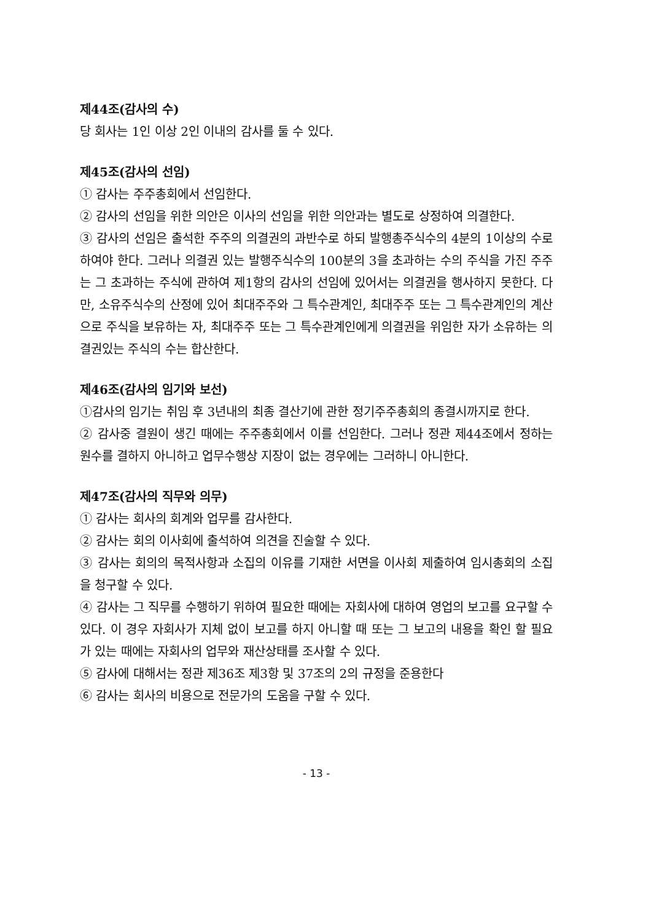제44조(감사의 수)
당 회사는 1인 이상 2인 이내의 감사를 둘 수 있다.
제45조(감사의 선임)
① 감사는 주주총회에서 선임한다.
② 감사의 선임을 위한 의안은 이사의 선임을 위한 의안과는 별도로 상정하여 의결한다.
③ 감사의 선임은 출석한 주주의 의결권의 과반수로 하되 발행총주식수의 4분의 1이상의 수로 하여야 한다. 그러나 의결권 있는 발행주식수의 100분의 3을 초과하는 수의 주식을 가진 주주는 그 초과하는 주식에 관하여 제1항의 감사의 선임에 있어서는 의결권을 행사하지 못한다. 다만, 소유주식수의 산정에 있어 최대주주와 그 특수관계인, 최대주주 또는 그 특수관계인의 계산으로 주식을 보유하는 자, 최대주주 또는 그 특수관계인에게 의결권을 위임한 자가 소유하는 의결권있는 주식의 수는 합산한다.
제46조(감사의 임기와 보선)
①감사의 임기는 취임 후 3년내의 최종 결산기에 관한 정기주주총회의 종결시까지로 한다.
② 감사중 결원이 생긴 때에는 주주총회에서 이를 선임한다. 그러나 정관 제44조에서 정하는 원수를 결하지 아니하고 업무수행상 지장이 없는 경우에는 그러하니 아니한다.
제47조(감사의 직무와 의무)
① 감사는 회사의 회계와 업무를 감사한다.
② 감사는 회의 이사회에 출석하여 의견을 진술할 수 있다.
③ 감사는 회의의 목적사항과 소집의 이유를 기재한 서면을 이사회 제출하여 임시총회의 소집을 청구할 수 있다.
④ 감사는 그 직무를 수행하기 위하여 필요한 때에는 자회사에 대하여 영업의 보고를 요구할 수 있다. 이 경우 자회사가 지체 없이 보고를 하지 아니할 때 또는 그 보고의 내용을 확인 할 필요가 있는 때에는 자회사의 업무와 재산상태를 조사할 수 있다.
⑤ 감사에 대해서는 정관 제36조 제3항 및 37조의 2의 규정을 준용한다
⑥ 감사는 회사의 비용으로 전문가의 도움을 구할 수 있다.
- 13 -